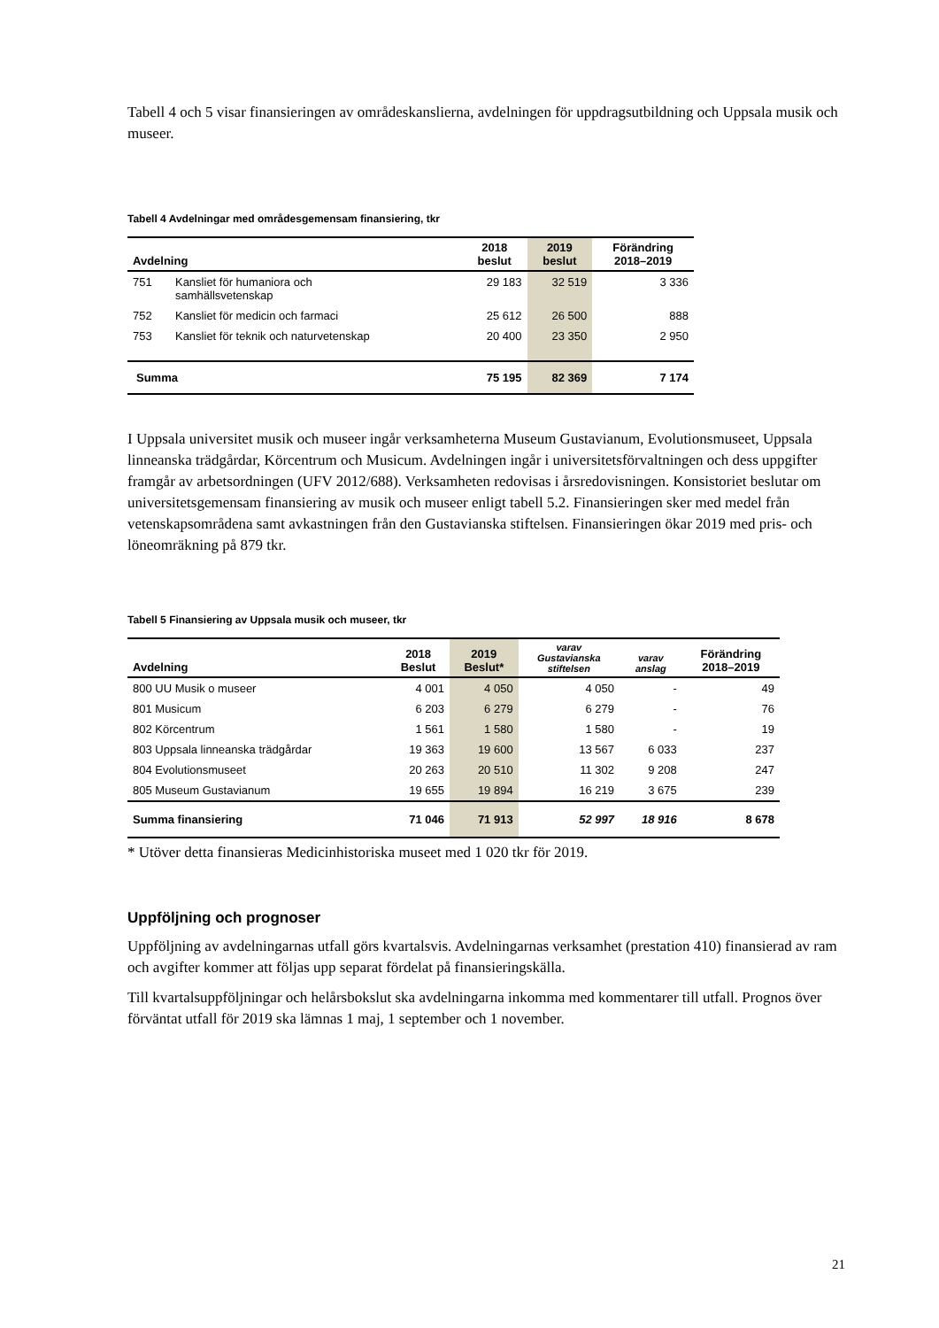Tabell 4 och 5 visar finansieringen av områdeskanslierna, avdelningen för uppdragsutbildning och Uppsala musik och museer.
Tabell 4 Avdelningar med områdesgemensam finansiering, tkr
| Avdelning | | 2018 beslut | 2019 beslut | Förändring 2018–2019 |
| --- | --- | --- | --- | --- |
| 751 | Kansliet för humaniora och samhällsvetenskap | 29 183 | 32 519 | 3 336 |
| 752 | Kansliet för medicin och farmaci | 25 612 | 26 500 | 888 |
| 753 | Kansliet för teknik och naturvetenskap | 20 400 | 23 350 | 2 950 |
| Summa | | 75 195 | 82 369 | 7 174 |
I Uppsala universitet musik och museer ingår verksamheterna Museum Gustavianum, Evolutionsmuseet, Uppsala linneanska trädgårdar, Körcentrum och Musicum. Avdelningen ingår i universitetsförvaltningen och dess uppgifter framgår av arbetsordningen (UFV 2012/688). Verksamheten redovisas i årsredovisningen. Konsistoriet beslutar om universitetsgemensam finansiering av musik och museer enligt tabell 5.2. Finansieringen sker med medel från vetenskapsområdena samt avkastningen från den Gustavianska stiftelsen. Finansieringen ökar 2019 med pris- och löneomräkning på 879 tkr.
Tabell 5 Finansiering av Uppsala musik och museer, tkr
| Avdelning | 2018 Beslut | 2019 Beslut* | varav Gustavianska stiftelsen | varav anslag | Förändring 2018–2019 |
| --- | --- | --- | --- | --- | --- |
| 800 UU Musik o museer | 4 001 | 4 050 | 4 050 | - | 49 |
| 801 Musicum | 6 203 | 6 279 | 6 279 | - | 76 |
| 802 Körcentrum | 1 561 | 1 580 | 1 580 | - | 19 |
| 803 Uppsala linneanska trädgårdar | 19 363 | 19 600 | 13 567 | 6 033 | 237 |
| 804 Evolutionsmuseet | 20 263 | 20 510 | 11 302 | 9 208 | 247 |
| 805 Museum Gustavianum | 19 655 | 19 894 | 16 219 | 3 675 | 239 |
| Summa finansiering | 71 046 | 71 913 | 52 997 | 18 916 | 8 678 |
* Utöver detta finansieras Medicinhistoriska museet med 1 020 tkr för 2019.
Uppföljning och prognoser
Uppföljning av avdelningarnas utfall görs kvartalsvis. Avdelningarnas verksamhet (prestation 410) finansierad av ram och avgifter kommer att följas upp separat fördelat på finansieringskälla.
Till kvartalsuppföljningar och helårsbokslut ska avdelningarna inkomma med kommentarer till utfall. Prognos över förväntat utfall för 2019 ska lämnas 1 maj, 1 september och 1 november.
21